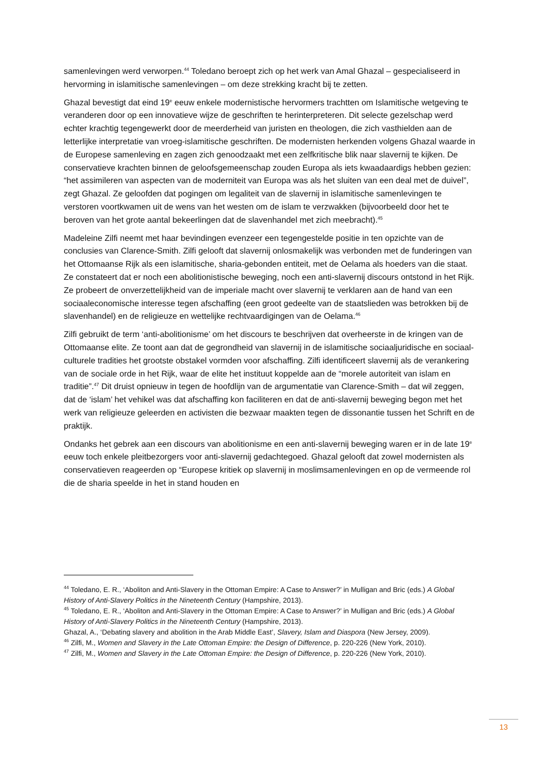samenlevingen werd verworpen.<sup>44</sup> Toledano beroept zich op het werk van Amal Ghazal – gespecialiseerd in hervorming in islamitische samenlevingen – om deze strekking kracht bij te zetten.
Ghazal bevestigt dat eind 19<sup>e</sup> eeuw enkele modernistische hervormers trachtten om Islamitische wetgeving te veranderen door op een innovatieve wijze de geschriften te herinterpreteren. Dit selecte gezelschap werd echter krachtig tegengewerkt door de meerderheid van juristen en theologen, die zich vasthielden aan de letterlijke interpretatie van vroeg-islamitische geschriften. De modernisten herkenden volgens Ghazal waarde in de Europese samenleving en zagen zich genoodzaakt met een zelfkritische blik naar slavernij te kijken. De conservatieve krachten binnen de geloofsgemeenschap zouden Europa als iets kwaadaardigs hebben gezien: “het assimileren van aspecten van de moderniteit van Europa was als het sluiten van een deal met de duivel”, zegt Ghazal. Ze geloofden dat pogingen om legaliteit van de slavernij in islamitische samenlevingen te verstoren voortkwamen uit de wens van het westen om de islam te verzwakken (bijvoorbeeld door het te beroven van het grote aantal bekeerlingen dat de slavenhandel met zich meebracht).<sup>45</sup>
Madeleine Zilfi neemt met haar bevindingen evenzeer een tegengestelde positie in ten opzichte van de conclusies van Clarence-Smith. Zilfi gelooft dat slavernij onlosmakelijk was verbonden met de funderingen van het Ottomaanse Rijk als een islamitische, sharia-gebonden entiteit, met de Oelama als hoeders van die staat. Ze constateert dat er noch een abolitionistische beweging, noch een anti-slavernij discours ontstond in het Rijk. Ze probeert de onverzettelijkheid van de imperiale macht over slavernij te verklaren aan de hand van een sociaaleconomische interesse tegen afschaffing (een groot gedeelte van de staatslieden was betrokken bij de slavenhandel) en de religieuze en wettelijke rechtvaardigingen van de Oelama.<sup>46</sup>
Zilfi gebruikt de term ‘anti-abolitionisme’ om het discours te beschrijven dat overheerste in de kringen van de Ottomaanse elite. Ze toont aan dat de gegrondheid van slavernij in de islamitische sociaaljuridische en sociaal-culturele tradities het grootste obstakel vormden voor afschaffing. Zilfi identificeert slavernij als de verankering van de sociale orde in het Rijk, waar de elite het instituut koppelde aan de “morele autoriteit van islam en traditie”.<sup>47</sup> Dit druist opnieuw in tegen de hoofdlijn van de argumentatie van Clarence-Smith – dat wil zeggen, dat de ‘islam’ het vehikel was dat afschaffing kon faciliteren en dat de anti-slavernij beweging begon met het werk van religieuze geleerden en activisten die bezwaar maakten tegen de dissonantie tussen het Schrift en de praktijk.
Ondanks het gebrek aan een discours van abolitionisme en een anti-slavernij beweging waren er in de late 19<sup>e</sup> eeuw toch enkele pleitbezorgers voor anti-slavernij gedachtegoed. Ghazal gelooft dat zowel modernisten als conservatieven reageerden op “Europese kritiek op slavernij in moslimsamenlevingen en op de vermeende rol die de sharia speelde in het in stand houden en
<sup>44</sup> Toledano, E. R., ‘Aboliton and Anti-Slavery in the Ottoman Empire: A Case to Answer?’ in Mulligan and Bric (eds.) A Global History of Anti-Slavery Politics in the Nineteenth Century (Hampshire, 2013).
<sup>45</sup> Toledano, E. R., ‘Aboliton and Anti-Slavery in the Ottoman Empire: A Case to Answer?’ in Mulligan and Bric (eds.) A Global History of Anti-Slavery Politics in the Nineteenth Century (Hampshire, 2013).
Ghazal, A., ‘Debating slavery and abolition in the Arab Middle East’, Slavery, Islam and Diaspora (New Jersey, 2009).
<sup>46</sup> Zilfi, M., Women and Slavery in the Late Ottoman Empire: the Design of Difference, p. 220-226 (New York, 2010).
<sup>47</sup> Zilfi, M., Women and Slavery in the Late Ottoman Empire: the Design of Difference, p. 220-226 (New York, 2010).
13